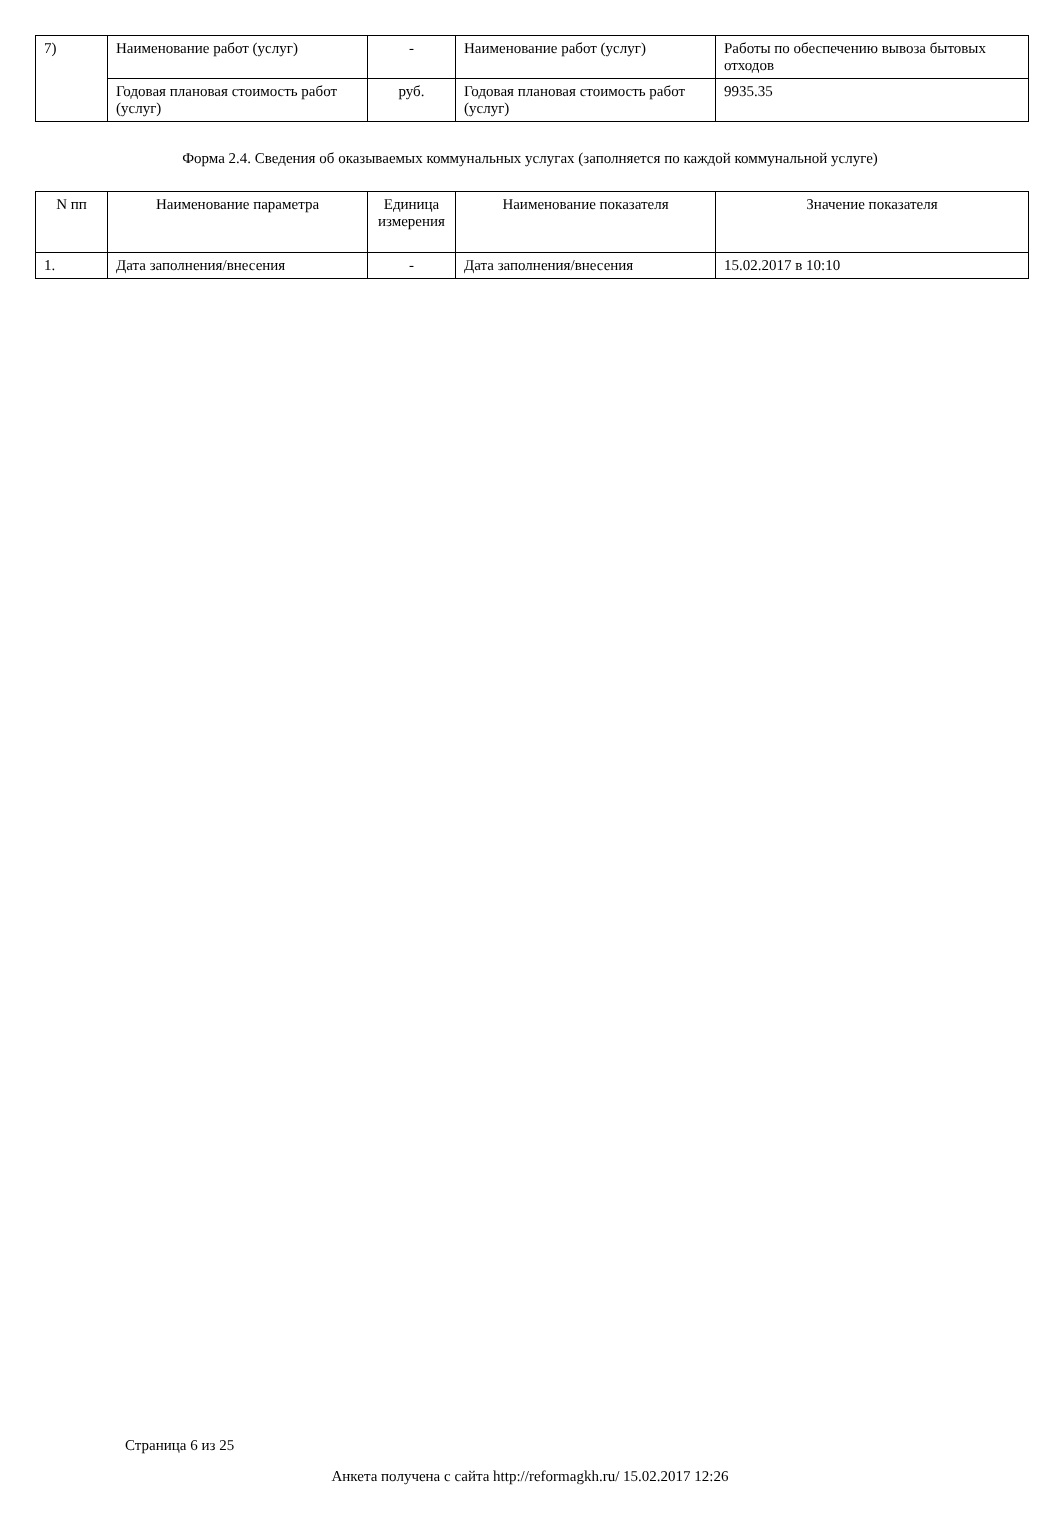| 7) | Наименование работ (услуг) | - | Наименование работ (услуг) | Работы по обеспечению вывоза бытовых отходов |
| | Годовая плановая стоимость работ (услуг) | руб. | Годовая плановая стоимость работ (услуг) | 9935.35 |
Форма 2.4. Сведения об оказываемых коммунальных услугах (заполняется по каждой коммунальной услуге)
| N пп | Наименование параметра | Единица измерения | Наименование показателя | Значение показателя |
| --- | --- | --- | --- | --- |
| 1. | Дата заполнения/внесения | - | Дата заполнения/внесения | 15.02.2017 в 10:10 |
Страница 6 из 25
Анкета получена с сайта http://reformagkh.ru/ 15.02.2017 12:26